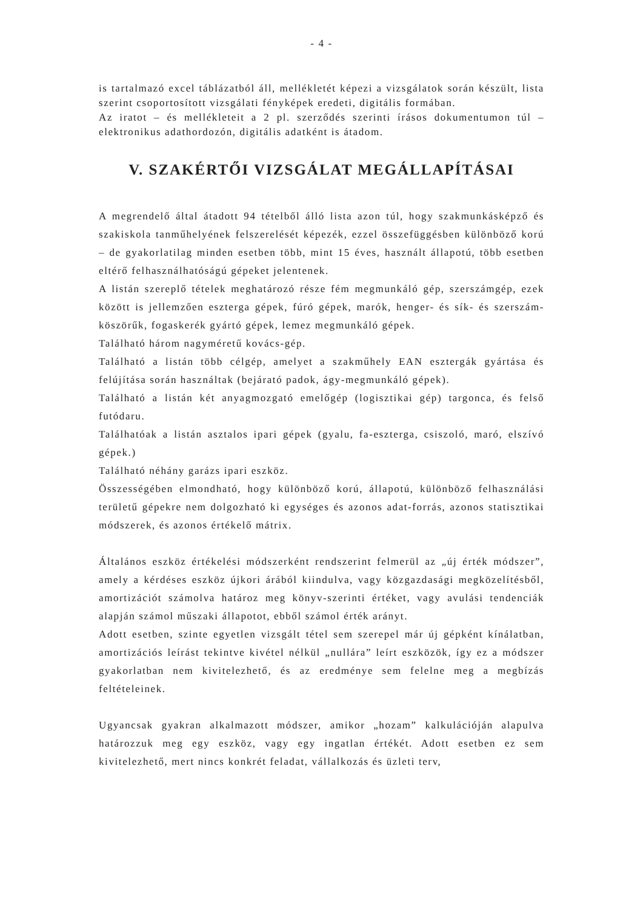- 4 -
is tartalmazó excel táblázatból áll, mellékletét képezi a vizsgálatok során készült, lista szerint csoportosított vizsgálati fényképek eredeti, digitális formában.
Az iratot – és mellékleteit a 2 pl. szerződés szerinti írásos dokumentumon túl – elektronikus adathordozón, digitális adatként is átadom.
V. SZAKÉRTŐI VIZSGÁLAT MEGÁLLAPÍTÁSAI
A megrendelő által átadott 94 tételből álló lista azon túl, hogy szakmunkásképző és szakiskola tanműhelyének felszerelését képezék, ezzel összefüggésben különböző korú – de gyakorlatilag minden esetben több, mint 15 éves, használt állapotú, több esetben eltérő felhasználhatóságú gépeket jelentenek.
A listán szereplő tételek meghatározó része fém megmunkáló gép, szerszámgép, ezek között is jellemzően eszterga gépek, fúró gépek, marók, henger- és sík- és szerszám-köszörűk, fogaskerék gyártó gépek, lemez megmunkáló gépek.
Található három nagyméretű kovács-gép.
Található a listán több célgép, amelyet a szakműhely EAN esztergák gyártása és felújítása során használtak (bejárató padok, ágy-megmunkáló gépek).
Található a listán két anyagmozgató emelőgép (logisztikai gép) targonca, és felső futódaru.
Találhatóak a listán asztalos ipari gépek (gyalu, fa-eszterga, csiszoló, maró, elszívó gépek.)
Található néhány garázs ipari eszköz.
Összességében elmondható, hogy különböző korú, állapotú, különböző felhasználási területű gépekre nem dolgozható ki egységes és azonos adat-forrás, azonos statisztikai módszerek, és azonos értékelő mátrix.
Általános eszköz értékelési módszerként rendszerint felmerül az „új érték módszer”, amely a kérdéses eszköz újkori árából kiindulva, vagy közgazdasági megközelítésből, amortizációt számolva határoz meg könyv-szerinti értéket, vagy avulási tendenciák alapján számol műszaki állapotot, ebből számol érték arányt.
Adott esetben, szinte egyetlen vizsgált tétel sem szerepel már új gépként kínálatban, amortizációs leírást tekintve kivétel nélkül „nullára” leírt eszközök, így ez a módszer gyakorlatban nem kivitelezhető, és az eredménye sem felelne meg a megbízás feltételeinek.
Ugyancsak gyakran alkalmazott módszer, amikor „hozam” kalkulációján alapulva határozzuk meg egy eszköz, vagy egy ingatlan értékét. Adott esetben ez sem kivitelezhető, mert nincs konkrét feladat, vállalkozás és üzleti terv,